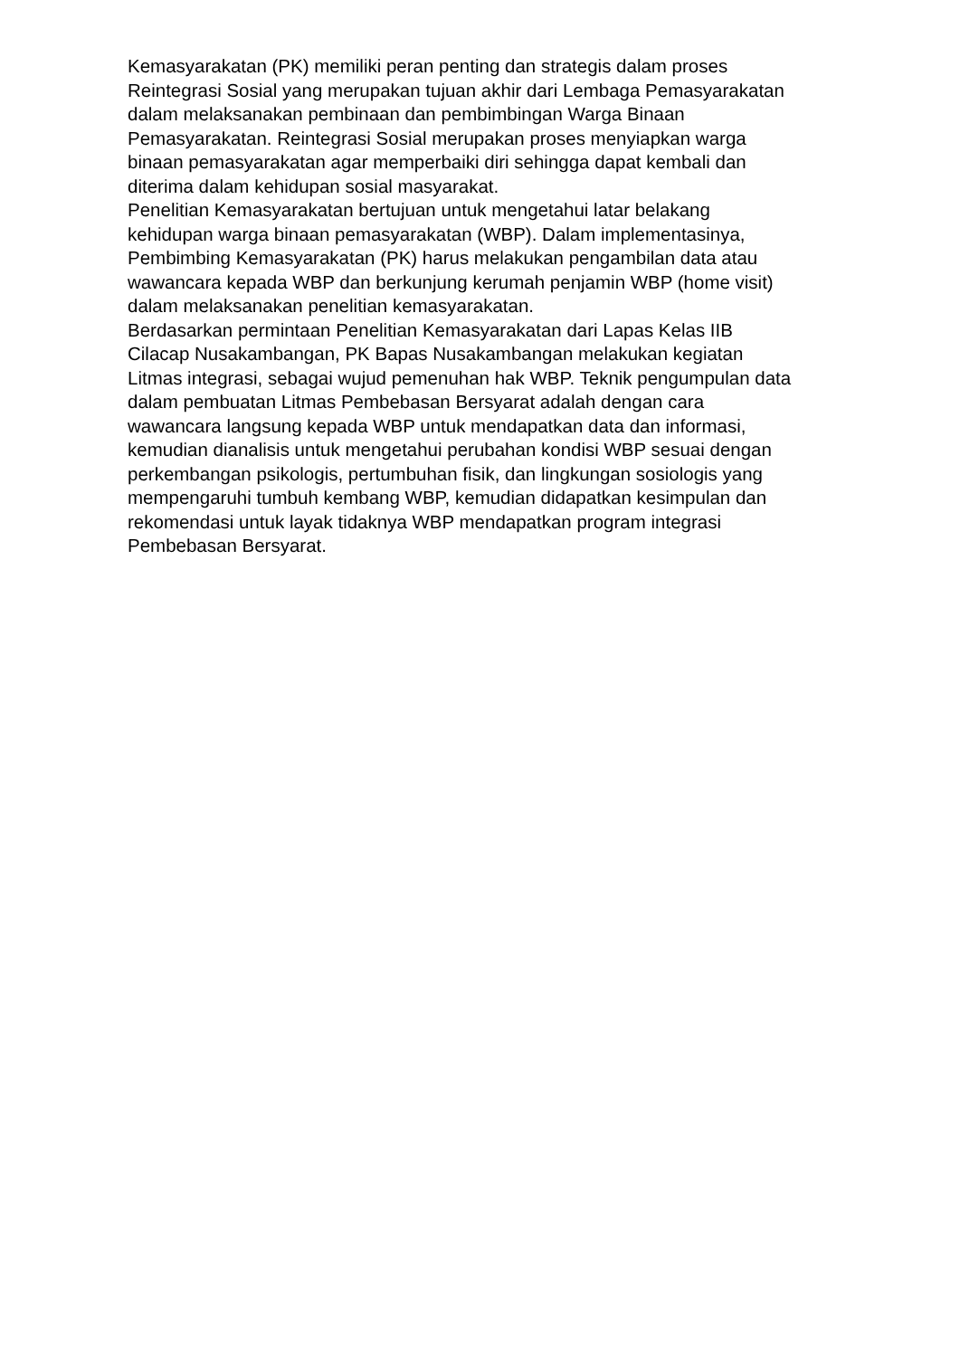Kemasyarakatan (PK) memiliki peran penting dan strategis dalam proses
Reintegrasi Sosial yang merupakan tujuan akhir dari Lembaga Pemasyarakatan
dalam melaksanakan pembinaan dan pembimbingan Warga Binaan
Pemasyarakatan. Reintegrasi Sosial merupakan proses menyiapkan warga
binaan pemasyarakatan agar memperbaiki diri sehingga dapat kembali dan
diterima dalam kehidupan sosial masyarakat.
Penelitian Kemasyarakatan bertujuan untuk mengetahui latar belakang
kehidupan warga binaan pemasyarakatan (WBP). Dalam implementasinya,
Pembimbing Kemasyarakatan (PK) harus melakukan pengambilan data atau
wawancara kepada WBP dan berkunjung kerumah penjamin WBP (home visit)
dalam melaksanakan penelitian kemasyarakatan.
Berdasarkan permintaan Penelitian Kemasyarakatan dari Lapas Kelas IIB
Cilacap Nusakambangan, PK Bapas Nusakambangan melakukan kegiatan
Litmas integrasi, sebagai wujud pemenuhan hak WBP. Teknik pengumpulan data
dalam pembuatan Litmas Pembebasan Bersyarat adalah dengan cara
wawancara langsung kepada WBP untuk mendapatkan data dan informasi,
kemudian dianalisis untuk mengetahui perubahan kondisi WBP sesuai dengan
perkembangan psikologis, pertumbuhan fisik, dan lingkungan sosiologis yang
mempengaruhi tumbuh kembang WBP, kemudian didapatkan kesimpulan dan
rekomendasi untuk layak tidaknya WBP mendapatkan program integrasi
Pembebasan Bersyarat.